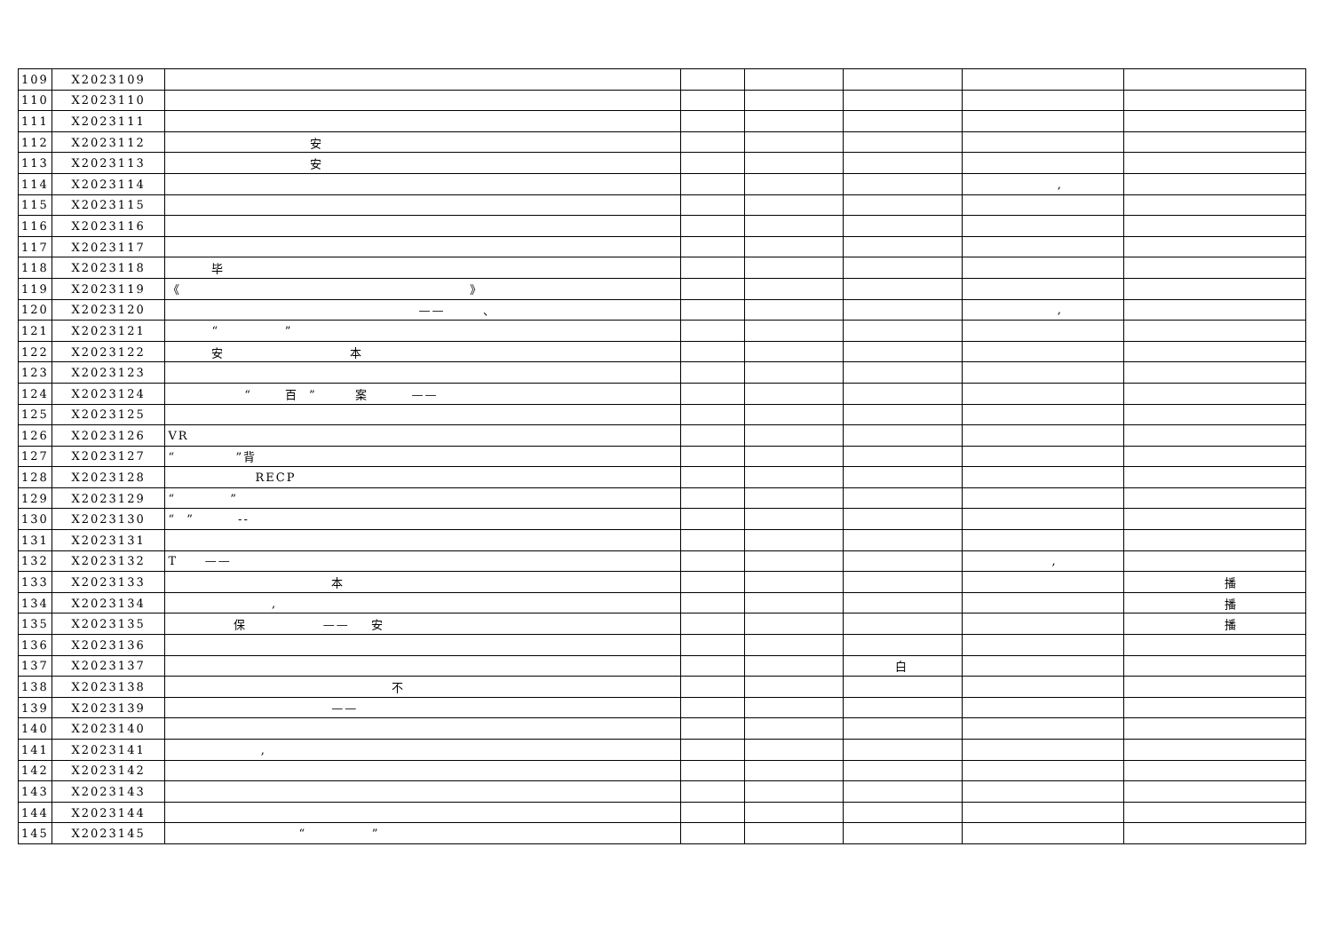| 109 | X2023109 | | | | | | |
| 110 | X2023110 | | | | | | |
| 111 | X2023111 | | | | | | |
| 112 | X2023112 | 安 | | | | | |
| 113 | X2023113 | 安 | | | | | |
| 114 | X2023114 | | | | | , | |
| 115 | X2023115 | | | | | | |
| 116 | X2023116 | | | | | | |
| 117 | X2023117 | | | | | | |
| 118 | X2023118 | 毕 | | | | | |
| 119 | X2023119 | 《 》 | | | | | |
| 120 | X2023120 | —— 、 | | | | , | |
| 121 | X2023121 | “ ” | | | | | |
| 122 | X2023122 | 安 本 | | | | | |
| 123 | X2023123 | | | | | | |
| 124 | X2023124 | “ 百 ” 案 —— | | | | | |
| 125 | X2023125 | | | | | | |
| 126 | X2023126 | VR | | | | | |
| 127 | X2023127 | “ ”背 | | | | | |
| 128 | X2023128 | RECP | | | | | |
| 129 | X2023129 | “ ” | | | | | |
| 130 | X2023130 | “ ” -- | | | | | |
| 131 | X2023131 | | | | | | |
| 132 | X2023132 | T —— | | | | , | |
| 133 | X2023133 | 本 | | | | | 播 |
| 134 | X2023134 | , | | | | | 播 |
| 135 | X2023135 | 保 —— 安 | | | | | 播 |
| 136 | X2023136 | | | | | | |
| 137 | X2023137 | | | | 白 | | |
| 138 | X2023138 | 不 | | | | | |
| 139 | X2023139 | —— | | | | | |
| 140 | X2023140 | | | | | | |
| 141 | X2023141 | , | | | | | |
| 142 | X2023142 | | | | | | |
| 143 | X2023143 | | | | | | |
| 144 | X2023144 | | | | | | |
| 145 | X2023145 | “ ” | | | | | |